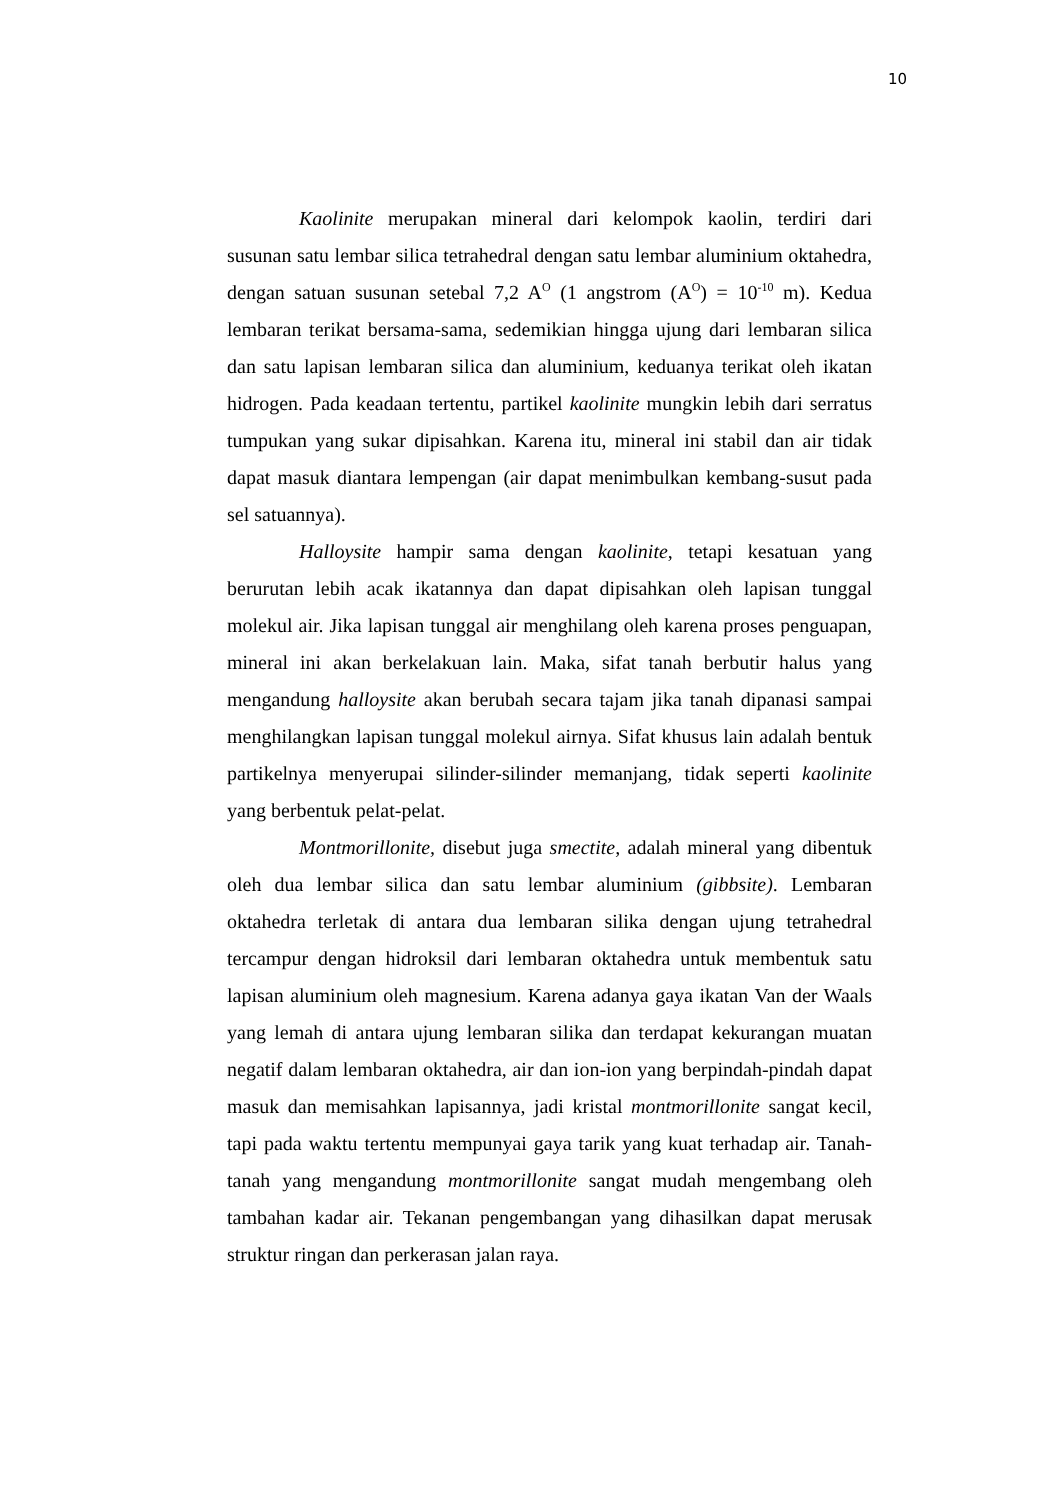10
Kaolinite merupakan mineral dari kelompok kaolin, terdiri dari susunan satu lembar silica tetrahedral dengan satu lembar aluminium oktahedra, dengan satuan susunan setebal 7,2 A<sup>O</sup> (1 angstrom (A<sup>O</sup>) = 10<sup>-10</sup> m). Kedua lembaran terikat bersama-sama, sedemikian hingga ujung dari lembaran silica dan satu lapisan lembaran silica dan aluminium, keduanya terikat oleh ikatan hidrogen. Pada keadaan tertentu, partikel kaolinite mungkin lebih dari serratus tumpukan yang sukar dipisahkan. Karena itu, mineral ini stabil dan air tidak dapat masuk diantara lempengan (air dapat menimbulkan kembang-susut pada sel satuannya).
Halloysite hampir sama dengan kaolinite, tetapi kesatuan yang berurutan lebih acak ikatannya dan dapat dipisahkan oleh lapisan tunggal molekul air. Jika lapisan tunggal air menghilang oleh karena proses penguapan, mineral ini akan berkelakuan lain. Maka, sifat tanah berbutir halus yang mengandung halloysite akan berubah secara tajam jika tanah dipanasi sampai menghilangkan lapisan tunggal molekul airnya. Sifat khusus lain adalah bentuk partikelnya menyerupai silinder-silinder memanjang, tidak seperti kaolinite yang berbentuk pelat-pelat.
Montmorillonite, disebut juga smectite, adalah mineral yang dibentuk oleh dua lembar silica dan satu lembar aluminium (gibbsite). Lembaran oktahedra terletak di antara dua lembaran silika dengan ujung tetrahedral tercampur dengan hidroksil dari lembaran oktahedra untuk membentuk satu lapisan aluminium oleh magnesium. Karena adanya gaya ikatan Van der Waals yang lemah di antara ujung lembaran silika dan terdapat kekurangan muatan negatif dalam lembaran oktahedra, air dan ion-ion yang berpindah-pindah dapat masuk dan memisahkan lapisannya, jadi kristal montmorillonite sangat kecil, tapi pada waktu tertentu mempunyai gaya tarik yang kuat terhadap air. Tanah-tanah yang mengandung montmorillonite sangat mudah mengembang oleh tambahan kadar air. Tekanan pengembangan yang dihasilkan dapat merusak struktur ringan dan perkerasan jalan raya.